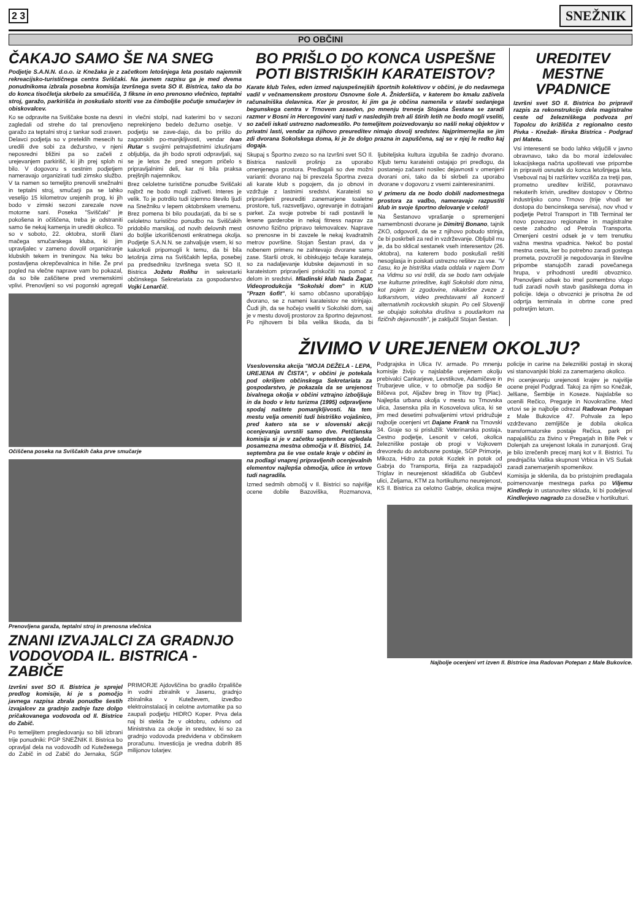2 3 SNEŽNIK
PO OBČINI
ČAKAJO SAMO ŠE NA SNEG
Podjetje S.A.N.N. d.o.o. iz Knežaka je z začetkom letošnjega leta postalo najemnik rekreacijsko-turističnega centra Sviščaki. Na javnem razpisu ga je med dvema ponudnikoma izbrala posebna komisija Izvršnega sveta SO Il. Bistrica, tako da bo do konca tisočletja skrbelo za smučišča, 3 fiksne in eno prenosno vlečnico, teptalni stroj, garažo, parkirišča in poskušalo storiti vse za čimboljše počutje smučarjev in obiskovalcev.
Ko se odpravite na Sviščake boste na desni zagledali od strehe do tal prenovljeno garažo za teptalni stroj z tankar sodi zraven. Delavci podjetja so v preteklih mesecih tu uredili dve sobi za dežurstvo, v njeni neposredni bližini pa so začeli z urejevanjem parkirišč, ki jih prej sploh ni bilo. V dogovoru s cestnim podjetjem nameravajo organizirati tudi zimsko službo. V ta namen so temeljito prenovili snežnalni in teptalni stroj, smučarji pa se lahko veselijo 15 kilometrov urejenih prog, ki jih bodo v zimski sezoni zarezale nove motorne sani. Poseka "Sviščaki" je pokošena in očiščena, treba je odstraniti samo še nekaj kamenja in urediti okolico. To so v soboto, 22. oktobra, storili člani mačega smučarskega kluba, ki jim upravljalec v zameno dovolil organiziranje klubskih tekem in treningov. Na teku bo postavljena okrepčevalnica in hiše. Že prvi pogled na vlečne naprave vam bo pokazal, da so bile zaščitene pred vremenskimi vplivi. Prenovljeni so vsi pogonski agregati in vlečni stolpi, nad katerimi bo v sezoni neprekinjeno bedelo dežurno osebje. V podjetju se zave-dajo, da bo prišlo do zagonskih po-manjkljivosti, vendar Ivan Rutar s svojimi petnajstletnimi izkušnjami obljublja, da jih bodo sproti odpravljali, saj se je letos že pred snegom pričelo s pripravljalnimi deli, kar ni bila praksa prejšnjih najemnikov.
Brez celoletne turistične ponudbe Sviščaki najbrž ne bodo mogli zaživeti. Interes je velik. To je potrdilo tudi izjemno število ljudi na Snežniku v lepem oktobrskem vremenu. Brez pomena bi bilo poudarjati, da bi se s celoletno turistično ponudbo na Sviščakih pridobilo marsikaj, od novih delovnih mest do boljše izkoriščenosti enkratnega okolja. Podjetje S.A.N.N. se zahvaljuje vsem, ki so kakorkoli pripomogli k temu, da bi bila letošnja zima na Sviščakih lepša, posebej pa predsedniku Izvršnega sveta SO Il. Bistrica Jožetu Rolihu in sekretarki občinskega Sekretariata za gospodarstvo Vojki Lenarčič.
Očiščena poseka na Sviščakih čaka prve smučarje
Prenovljena garaža, teptalni stroj in prenosna vlečnica
ZNANI IZVAJALCI ZA GRADNJO VODOVODA IL. BISTRICA - ZABIČE
Izvršni svet SO Il. Bistrica je sprejel predlog komisije, ki je s pomočjo javnega razpisa zbrala ponudbe šestih izvajalcev za gradnjo zadnje faze dolgo pričakovanega vodovoda od Il. Bistrice do Zabič.
Po temeljitem pregledovanju so bili izbrani trije ponudniki: PGP SNEŽNIK Il. Bistrica bo opravljal dela na vodovodih od Kutežeвega do Zabič in od Zabič do Jernaka, SGP PRIMORJE Ajdovščina bo gradilo črpališče in vodni zbiralnik v Jasenu, gradnjo zbiralnika v Kuteževem, izvedbo elektroinstalacij in celotne avtomatike pa so zaupali podjetju HIDRO Koper. Prva dela naj bi stekla že v oktobru, odvisno od Ministrstva za okolje in sredstev, ki so za gradnjo vodovoda predvidena v občinskem proračunu. Investicija je vredna dobrih 85 milijonov tolarjev.
BO PRIŠLO DO KONCA USPEŠNE POTI BISTRIŠKIH KARATEISTOV?
Karate klub Teles, eden izmed najuspešnejših športnih kolektivov v občini, je do nedavnega vadil v večnamenskem prostoru Osnovne šole A. Žnideršiča, v katerem bo kmalu zaživela računalniška delavnica. Ker je prostor, ki jim ga je občina namenila v stavbi sedanjega begunskega centra v Trnovem zaseden, po mnenju trenerja Stojana Šestana se zaradi razmer v Bosni in Hercegovini vanj tudi v naslednjih treh ali štirih letih ne bodo mogli vseliti, so začeli iskati ustrezno nadomestilo. Po temeljitem poizvedovanju so našli nekaj objektov v privatni lasti, vendar za njihovo preureditev nimajo dovolj sredstev. Najprimernejša se jim zdi dvorana Sokolskega doma, ki je že dolgo prazna in zapuščena, saj se v njej le redko kaj dogaja.
Skupaj s Športno zvezo so na Izvršni svet SO Il. Bistrica naslovili prošnjo za uporabo omenjenega prostora. Predlagali so dve možni varianti: dvorano naj bi prevzela Športna zveza ali karate klub s pogojem, da jo obnovi in vzdržuje z lastnimi sredstvi. Karateisti so pripravljeni preurediti zanemarjene toaletne prostore, tuš, razsvetljavo, ogrevanje in dotrajani parket. Za svoje potrebe bi radi postavili le lesene garderobe in nekaj fitness naprav za osnovno fizično pripravo tekmovalcev. Naprave so prenosne in bi zavzele le nekaj kvadratnih metrov površine. Stojan Šestan pravi, da v nobenem primeru ne zahtevajo dvorane samo zase. Starši otrok, ki obiskujejo tečaje karateja, so za nadaljevanje klubske dejavnosti in so karateistom pripravljeni priskočiti na pomoč z delom in sredstvi. Mladinski klub Nada Žagar, Videoprodukcija "Sokolski dom" in KUD "Prazn šofit", ki samo občasno uporabljajo dvorano, se z nameni karateistov ne strinjajo. Čudi jih, da se hočejo vseliti v Sokolski dom, saj je v mestu dovolj prostorov za športno dejavnost. Po njihovem bi bila velika škoda, da bi ljubiteljska kultura izgubila še zadnjo dvorano. Kljub temu karateisti ostajajo pri predlogu, da postanejo začasni nosilec dejavnosti v omenjeni dvorani oni, tako da bi skrbeli za uporabo dvorane v dogovoru z vsemi zainteresiranimi.
V primeru da ne bodo dobili nadomestnega prostora za vadbo, nameravajo razpustiti klub in svoje športno delovanje v celoti!
Na Šestanovo vprašanje o spremenjeni namembnosti dvorane je Dimitrij Bonano, tajnik ZKO, odgovoril, da se z njihovo pobudo strinja, če bi poskrbeli za red in vzdrževanje. Obljubil mu je, da bo sklical sestanek vseh interesentov (26. oktobra), na katerem bodo poskušali rešiti nesoglasja in poiskati ustrezno rešitev za vse. "V času, ko je bistriška vlada oddala v najem Dom na Vidmu so vsi trdili, da se bodo tam odvijale vse kulturne prireditve, kajti Sokolski dom nima, kot pojem iz zgodovine, nikakršne zveze z lutkarstvom, video predstavami ali koncerti alternativnih rockovskih skupin. Po celi Sloveniji se obujajo sokolska društva s poudarkom na fizičnih dejavnostih", je zaključil Stojan Šestan.
UREDITEV MESTNE VPADNICE
Izvršni svet SO Il. Bistrica bo pripravil razpis za rekonstrukcijo dela magistralne ceste od železniškega podvoza pri Topolcu do križišča z regionalno cesto Pivka - Knežak- Ilirska Bistrica - Podgrad pri Matetu.
Vsi interesenti se bodo lahko vključili v javno obravnavo, tako da bo moral izdelovalec lokacijskega načrta upoštevati vse pripombe in pripraviti osnutek do konca letošnjega leta. Vseboval naj bi razširitev vozišča za tretji pas, prometno ureditev križišč, poravnavo nekaterih krivin, ureditev dostopov v Obrtno industrijsko cono Trnovo (trije vhodi ter dostopa do bencinskega servisa), nov vhod v podjetje Petrol Transport in TIB Terminal ter novo povezavo regionalne in magistralne ceste zahodno od Petrola Transporta. Omenjeni cestni odsek je v tem trenutku važna mestna vpadnica. Nekoč bo postal mestna cesta, ker bo potrebno zaradi gostega prometa, povzročil je negodovanja in številne pripombe stanujočih zaradi povečanega hrupa, v prihodnosti urediti obvoznico. Prenovljeni odsek bo imel pomembno vlogo tudi zaradi novih stavb gasilskega doma in policije. Ideja o obvoznici je prisotna že od odprtja terminala in obrtne cone pred poltretjim letom.
ŽIVIMO V UREJENEM OKOLJU?
Vseslovenska akcija "MOJA DEŽELA - LEPA, UREJENA IN ČISTA", v občini je potekala pod okriljem občinskega Sekretariata za gospodarstvo, je pokazala da se urejenost bivalnega okolja v občini vztrajno izboljšuje in da bodo v letu turizma (1995) odpravljene spodaj naštete pomanjkljivosti. Na tem mestu velja omeniti tudi bistriško vojašnico, pred katero sta se v slovenski akciji ocenjevanja uvrstili samo dve. Petčlanska komisija si je v začetku septembra ogledala posamezna mestna območja v Il. Bistrici, 14. septembra pa še vse ostale kraje v občini in na podlagi vnaprej pripravljenih ocenjevalnih elementov najlepša območja, ulice in vrtove tudi nagradila.
Izmed sedmih območij v Il. Bistrici so najvišje ocene dobile Bazoviška, Rozmanova, Podgrajska in Ulica IV. armade. Po mnenju komisije živijo v najslabše urejenem okolju prebivalci Cankarjeve, Levstikove, Adamičeve in Trubarjeve ulice, v to območje pa sodijo še Bilčeva pot, Aljažev breg in Titov trg (Plac). Najlepša urbana okolja v mestu so Trnovska ulica, Jasenska pila in Kosovelova ulica, ki se jim med desetimi pohvaljenimi vrtovi pridružuje najbolje ocenjeni vrt Dajane Frank na Trnovski 34. Graje so si prislužili: Veterinarska postaja, Cestno podjetje, Lesonit v celoti, okolica železniške postaje ob progi v Vojkovem drevoredu do avtobusne postaje, SGP Primorje, Mikoza, Hidro za potok Kozlek in potok od Gabrja do Transporta, Ilirija za razpadajoči Triglav in neurejenost skladišča ob Gubčevi ulici, Zeljarna, KTM za hortikulturno neurejenost, KS Il. Bistrica za celotno Gabrje, okolica mejne policije in carine na železniški postaji in skoraj vsi stanovanjski bloki za zanemarjeno okolico.
Pri ocenjevanju urejenosti krajev je najvišje ocene prejel Podgrad. Takoj za njim so Knežak, Jelšane, Šembije in Koseze. Najslabše so ocenili Rečico, Pregarje in Novokračine. Med vrtovi se je najbolje odrezal Radovan Potepan z Male Bukovice 47. Pohvale za lepo vzdrževano zemljišče je dobila okolica transformatorske postaje Rečica, park pri napajališču za živino v Pregarjah in Bife Pek v Dolenjah za urejenost lokala in zunanjosti. Graj je bilo izrečenih precej manj kot v Il. Bistrici. Tu prednjačita Vaška skupnost Vrbica in VS Sušak zaradi zanemarjenih spomenikov.
Komisija je sklenila, da bo pristojnim predlagala poimenovanje mestnega parka po Viljemu Kindlerju in ustanovitev sklada, ki bi podeljeval Kindlerjevo nagrado za dosežke v hortikulturi.
Najbolje ocenjeni vrt izven Il. Bistrice ima Radovan Potepan z Male Bukovice.